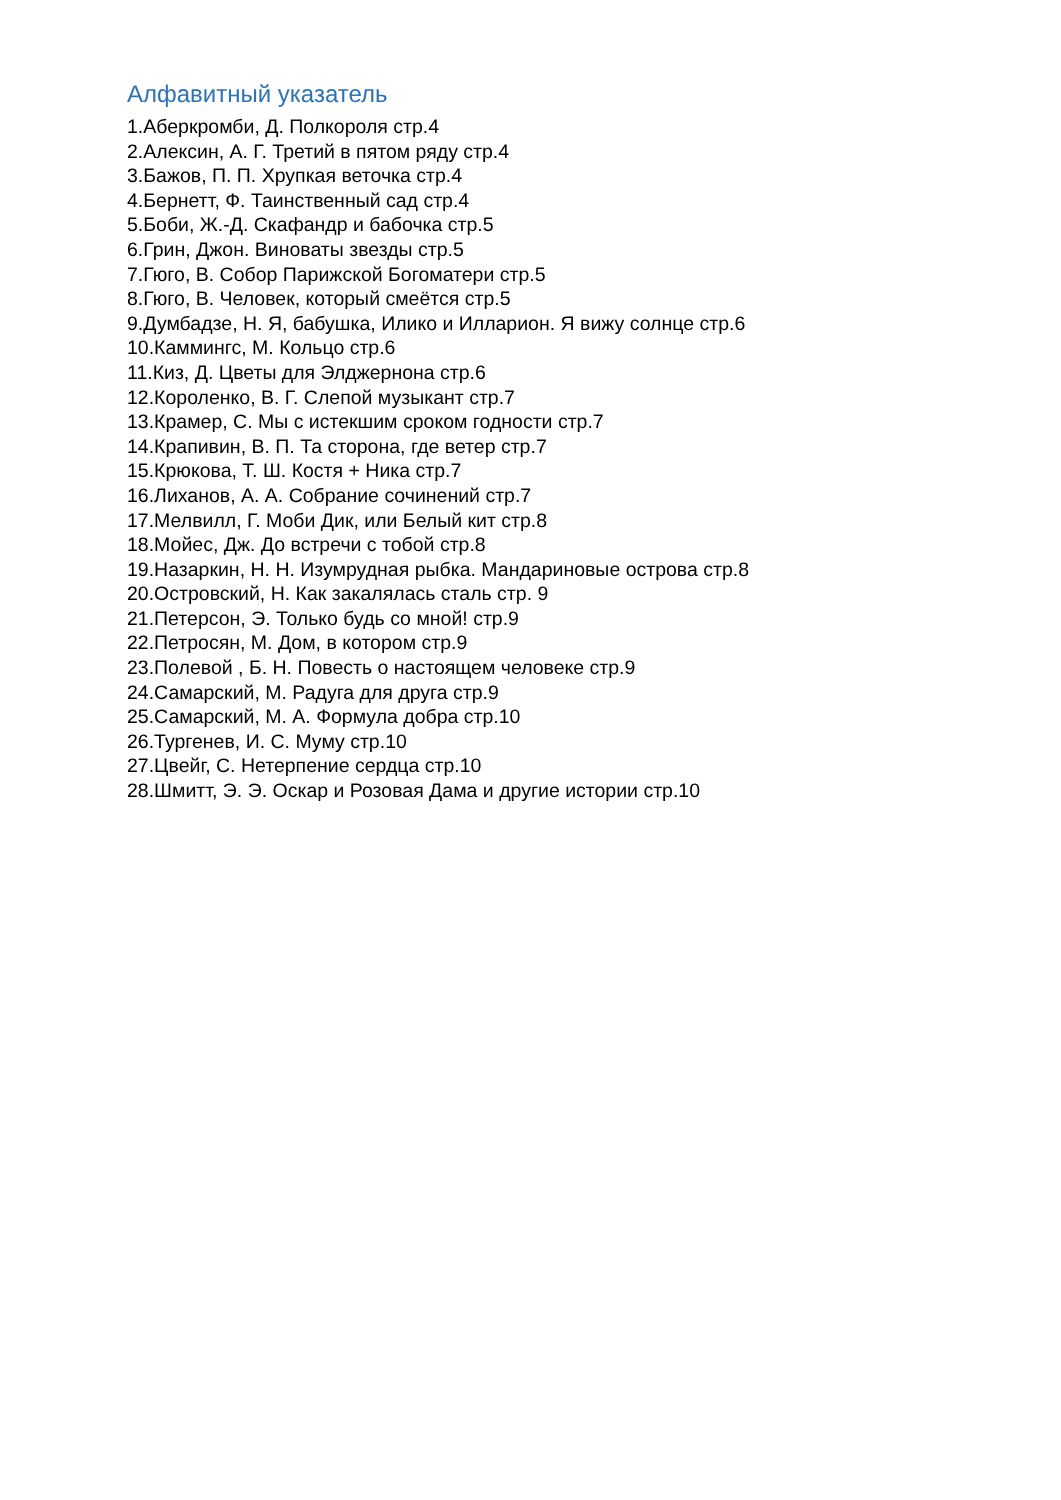Алфавитный указатель
1.Аберкромби, Д. Полкороля стр.4
2.Алексин, А. Г. Третий в пятом ряду стр.4
3.Бажов, П. П. Хрупкая веточка стр.4
4.Бернетт, Ф. Таинственный сад стр.4
5.Боби, Ж.-Д. Скафандр и бабочка стр.5
6.Грин, Джон. Виноваты звезды стр.5
7.Гюго, В. Собор Парижской Богоматери стр.5
8.Гюго, В. Человек, который смеётся стр.5
9.Думбадзе, Н. Я, бабушка, Илико и Илларион. Я вижу солнце стр.6
10.Каммингс, М. Кольцо стр.6
11.Киз, Д. Цветы для Элджернона стр.6
12.Короленко, В. Г. Слепой музыкант стр.7
13.Крамер, С. Мы с истекшим сроком годности стр.7
14.Крапивин, В. П. Та сторона, где ветер стр.7
15.Крюкова, Т. Ш. Костя + Ника стр.7
16.Лиханов, А. А. Собрание сочинений стр.7
17.Мелвилл, Г. Моби Дик, или Белый кит стр.8
18.Мойес, Дж. До встречи с тобой стр.8
19.Назаркин, Н. Н. Изумрудная рыбка. Мандариновые острова стр.8
20.Островский, Н. Как закалялась сталь стр. 9
21.Петерсон, Э. Только будь со мной! стр.9
22.Петросян, М. Дом, в котором стр.9
23.Полевой , Б. Н. Повесть о настоящем человеке стр.9
24.Самарский, М. Радуга для друга стр.9
25.Самарский, М. А. Формула добра стр.10
26.Тургенев, И. С. Муму стр.10
27.Цвейг, С. Нетерпение сердца стр.10
28.Шмитт, Э. Э. Оскар и Розовая Дама и другие истории стр.10